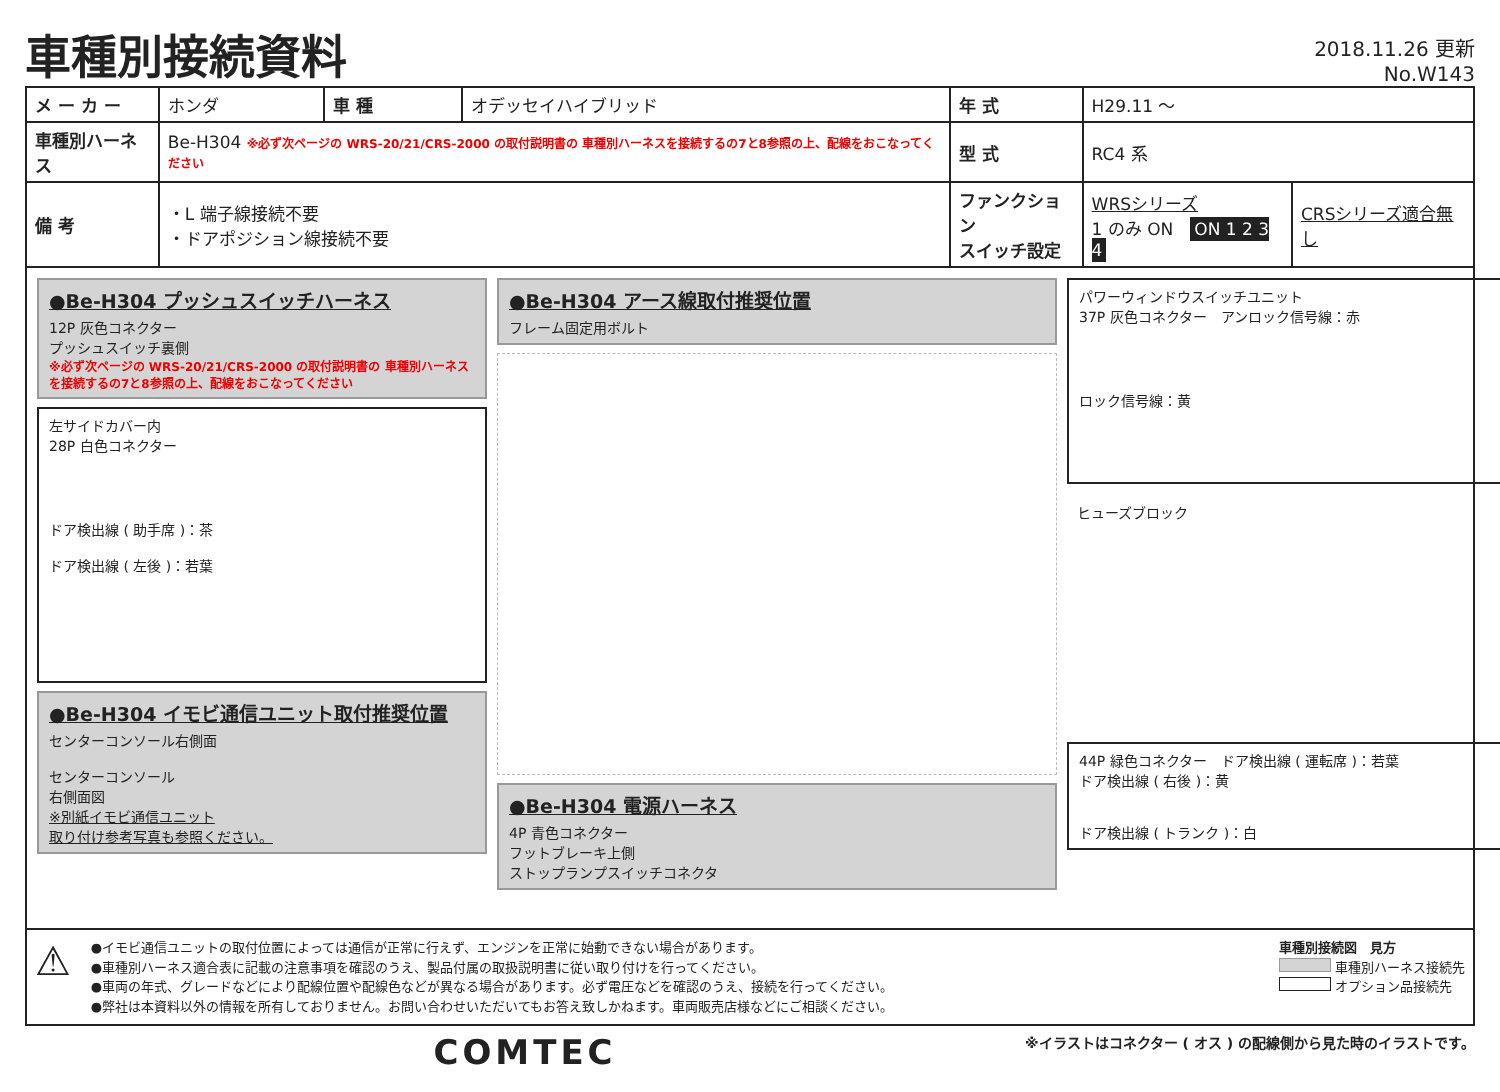車種別接続資料
2018.11.26 更新
No.W143
| メ ー カ ー | ホンダ | 車 種 | オデッセイハイブリッド | 年 式 | H29.11 ～ | |
| 車種別ハーネス | Be-H304 ※必ず次ページの WRS-20/21/CRS-2000 の取付説明書の 車種別ハーネスを接続するの7と8参照の上、配線をおこなってください | | | 型 式 | RC4 系 | |
| 備 考 | ・L 端子線接続不要 ・ドアポジション線接続不要 | | | ファンクション スイッチ設定 | WRSシリーズ 1 のみ ON ON 1 2 3 4 | CRSシリーズ適合無し |
●Be-H304 プッシュスイッチハーネス
12P 灰色コネクター
プッシュスイッチ裏側
※必ず次ページの WRS-20/21/CRS-2000 の取付説明書の 車種別ハーネスを接続するの7と8参照の上、配線をおこなってください
左サイドカバー内
28P 白色コネクター
ドア検出線 ( 助手席 )：茶
ドア検出線 ( 左後 )：若葉
●Be-H304 イモビ通信ユニット取付推奨位置
センターコンソール右側面
センターコンソール
右側面図
※別紙イモビ通信ユニット
取り付け参考写真も参照ください。
●Be-H304 アース線取付推奨位置
フレーム固定用ボルト
●Be-H304 電源ハーネス
4P 青色コネクター
フットブレーキ上側
ストップランプスイッチコネクタ
パワーウィンドウスイッチユニット
37P 灰色コネクター　アンロック信号線：赤
ロック信号線：黄
ヒューズブロック
44P 緑色コネクター　ドア検出線 ( 運転席 )：若葉
ドア検出線 ( 右後 )：黄
ドア検出線 ( トランク )：白
⚠
●イモビ通信ユニットの取付位置によっては通信が正常に行えず、エンジンを正常に始動できない場合があります。
●車種別ハーネス適合表に記載の注意事項を確認のうえ、製品付属の取扱説明書に従い取り付けを行ってください。
●車両の年式、グレードなどにより配線位置や配線色などが異なる場合があります。必ず電圧などを確認のうえ、接続を行ってください。
●弊社は本資料以外の情報を所有しておりません。お問い合わせいただいてもお答え致しかねます。車両販売店様などにご相談ください。
車種別接続図　見方
車種別ハーネス接続先
オプション品接続先
COMTEC
※イラストはコネクター ( オス ) の配線側から見た時のイラストです。